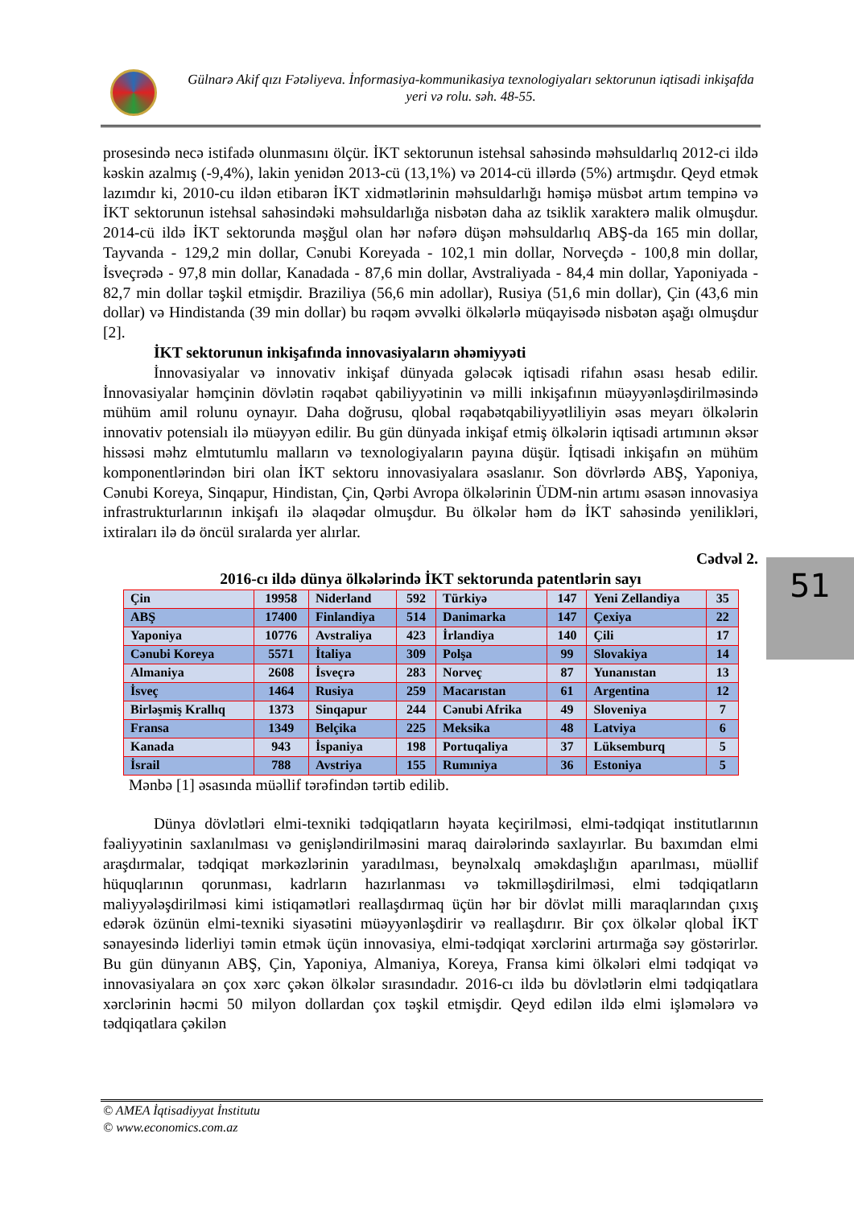Gülnarə Akif qızı Fətəliyeva. İnformasiya-kommunikasiya texnologiyaları sektorunun iqtisadi inkişafda yeri və rolu. səh. 48-55.
prosesində necə istifadə olunmasını ölçür. İKT sektorunun istehsal sahəsində məhsuldarlıq 2012-ci ildə kəskin azalmış (-9,4%), lakin yenidən 2013-cü (13,1%) və 2014-cü illərdə (5%) artmışdır. Qeyd etmək lazımdır ki, 2010-cu ildən etibarən İKT xidmətlərinin məhsuldarlığı həmişə müsbət artım tempinə və İKT sektorunun istehsal sahəsindəki məhsuldarlığa nisbətən daha az tsiklik xarakterə malik olmuşdur. 2014-cü ildə İKT sektorunda məşğul olan hər nəfərə düşən məhsuldarlıq ABŞ-da 165 min dollar, Tayvanda - 129,2 min dollar, Cənubi Koreyada - 102,1 min dollar, Norveçdə - 100,8 min dollar, İsveçrədə - 97,8 min dollar, Kanadada - 87,6 min dollar, Avstraliyada - 84,4 min dollar, Yaponiyada - 82,7 min dollar təşkil etmişdir. Braziliya (56,6 min adollar), Rusiya (51,6 min dollar), Çin (43,6 min dollar) və Hindistanda (39 min dollar) bu rəqəm əvvəlki ölkələrlə müqayisədə nisbətən aşağı olmuşdur [2].
İKT sektorunun inkişafında innovasiyaların əhəmiyyəti
İnnovasiyalar və innovativ inkişaf dünyada gələcək iqtisadi rifahın əsası hesab edilir. İnnovasiyalar həmçinin dövlətin rəqabət qabiliyyətinin və milli inkişafının müəyyənləşdirilməsində mühüm amil rolunu oynayır. Daha doğrusu, qlobal rəqabətqabiliyyətliliyin əsas meyarı ölkələrin innovativ potensialı ilə müəyyən edilir. Bu gün dünyada inkişaf etmiş ölkələrin iqtisadi artımının əksər hissəsi məhz elmtutumlu malların və texnologiyaların payına düşür. İqtisadi inkişafın ən mühüm komponentlərindən biri olan İKT sektoru innovasiyalara əsaslanır. Son dövrlərdə ABŞ, Yaponiya, Cənubi Koreya, Sinqapur, Hindistan, Çin, Qərbi Avropa ölkələrinin ÜDM-nin artımı əsasən innovasiya infrastrukturlarının inkişafı ilə əlaqədar olmuşdur. Bu ölkələr həm də İKT sahəsində yenilikləri, ixtiraları ilə də öncül sıralarda yer alırlar.
Cədvəl 2.
2016-cı ildə dünya ölkələrində İKT sektorunda patentlərin sayı
| Çin | 19958 | Niderland | 592 | Türkiyə | 147 | Yeni Zellandiya | 35 |
| ABŞ | 17400 | Finlandiya | 514 | Danimarka | 147 | Çexiya | 22 |
| Yaponiya | 10776 | Avstraliya | 423 | İrlandiya | 140 | Çili | 17 |
| Cənubi Koreya | 5571 | İtaliya | 309 | Polşa | 99 | Slovakiya | 14 |
| Almaniya | 2608 | İsveçrə | 283 | Norveç | 87 | Yunanıstan | 13 |
| İsveç | 1464 | Rusiya | 259 | Macarıstan | 61 | Argentina | 12 |
| Birləşmiş Krallıq | 1373 | Sinqapur | 244 | Cənubi Afrika | 49 | Sloveniya | 7 |
| Fransa | 1349 | Belçika | 225 | Meksika | 48 | Latviya | 6 |
| Kanada | 943 | İspaniya | 198 | Portuqaliya | 37 | Lüksemburq | 5 |
| İsrail | 788 | Avstriya | 155 | Rumıniya | 36 | Estoniya | 5 |
Mənbə [1] əsasında müəllif tərəfindən tərtib edilib.
Dünya dövlətləri elmi-texniki tədqiqatların həyata keçirilməsi, elmi-tədqiqat institutlarının fəaliyyətinin saxlanılması və genişləndirilməsini maraq dairələrində saxlayırlar. Bu baxımdan elmi araşdırmalar, tədqiqat mərkəzlərinin yaradılması, beynəlxalq əməkdaşlığın aparılması, müəllif hüquqlarının qorunması, kadrların hazırlanması və təkmilləşdirilməsi, elmi tədqiqatların maliyyələşdirilməsi kimi istiqamətləri reallaşdırmaq üçün hər bir dövlət milli maraqlarından çıxış edərək özünün elmi-texniki siyasətini müəyyənləşdirir və reallaşdırır. Bir çox ölkələr qlobal İKT sənayesində liderliyi təmin etmək üçün innovasiya, elmi-tədqiqat xərclərini artırmağa səy göstərirlər. Bu gün dünyanın ABŞ, Çin, Yaponiya, Almaniya, Koreya, Fransa kimi ölkələri elmi tədqiqat və innovasiyalara ən çox xərc çəkən ölkələr sırasındadır. 2016-cı ildə bu dövlətlərin elmi tədqiqatlara xərclərinin həcmi 50 milyon dollardan çox təşkil etmişdir. Qeyd edilən ildə elmi işləmələrə və tədqiqatlara çəkilən
51
© AMEA İqtisadiyyat İnstitutu
© www.economics.com.az